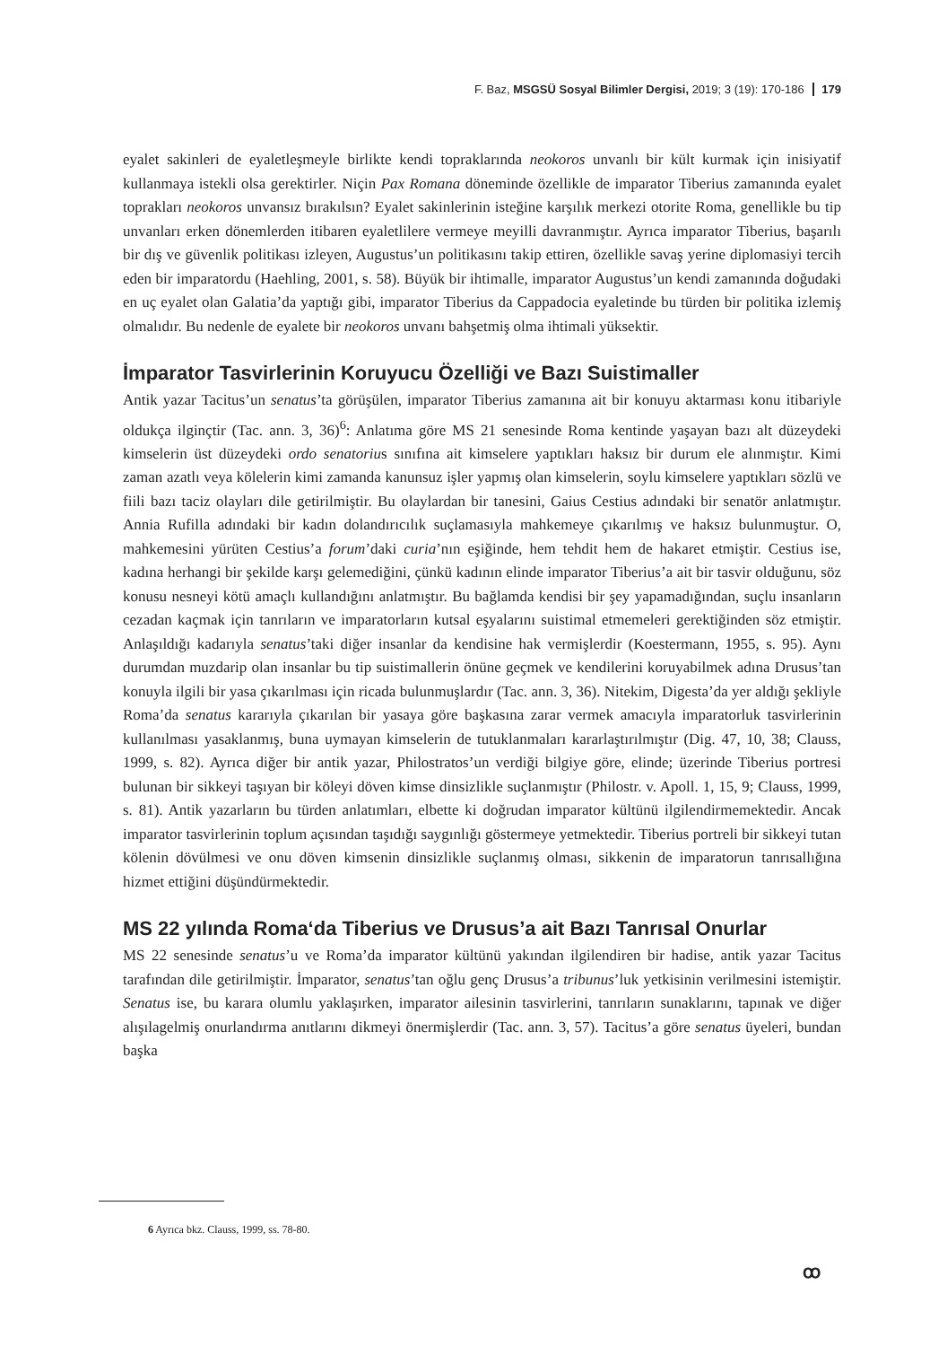F. Baz, MSGSÜ Sosyal Bilimler Dergisi, 2019; 3 (19): 170-186 179
eyalet sakinleri de eyaletleşmeyle birlikte kendi topraklarında neokoros unvanlı bir kült kurmak için inisiyatif kullanmaya istekli olsa gerektirler. Niçin Pax Romana döneminde özellikle de imparator Tiberius zamanında eyalet toprakları neokoros unvansız bırakılsın? Eyalet sakinlerinin isteğine karşılık merkezi otorite Roma, genellikle bu tip unvanları erken dönemlerden itibaren eyaletlilere vermeye meyilli davranmıştır. Ayrıca imparator Tiberius, başarılı bir dış ve güvenlik politikası izleyen, Augustus’un politikasını takip ettiren, özellikle savaş yerine diplomasiyi tercih eden bir imparatordu (Haehling, 2001, s. 58). Büyük bir ihtimalle, imparator Augustus’un kendi zamanında doğudaki en uç eyalet olan Galatia’da yaptığı gibi, imparator Tiberius da Cappadocia eyaletinde bu türden bir politika izlemiş olmalıdır. Bu nedenle de eyalete bir neokoros unvanı bahşetmiş olma ihtimali yüksektir.
İmparator Tasvirlerinin Koruyucu Özelliği ve Bazı Suistimaller
Antik yazar Tacitus’un senatus’ta görüşülen, imparator Tiberius zamanına ait bir konuyu aktarması konu itibariyle oldukça ilginçtir (Tac. ann. 3, 36)<sup>6</sup>: Anlatıma göre MS 21 senesinde Roma kentinde yaşayan bazı alt düzeydeki kimselerin üst düzeydeki ordo senatorius sınıfına ait kimselere yaptıkları haksız bir durum ele alınmıştır. Kimi zaman azatlı veya kölelerin kimi zamanda kanunsuz işler yapmış olan kimselerin, soylu kimselere yaptıkları sözlü ve fiili bazı taciz olayları dile getirilmiştir. Bu olaylardan bir tanesini, Gaius Cestius adındaki bir senatör anlatmıştır. Annia Rufilla adındaki bir kadın dolandırıcılık suçlamasıyla mahkemeye çıkarılmış ve haksız bulunmuştur. O, mahkemesini yürüten Cestius’a forum’daki curia’nın eşiğinde, hem tehdit hem de hakaret etmiştir. Cestius ise, kadına herhangi bir şekilde karşı gelemediğini, çünkü kadının elinde imparator Tiberius’a ait bir tasvir olduğunu, söz konusu nesneyi kötü amaçlı kullandığını anlatmıştır. Bu bağlamda kendisi bir şey yapamadığından, suçlu insanların cezadan kaçmak için tanrıların ve imparatorların kutsal eşyalarını suistimal etmemeleri gerektiğinden söz etmiştir. Anlaşıldığı kadarıyla senatus’taki diğer insanlar da kendisine hak vermişlerdir (Koestermann, 1955, s. 95). Aynı durumdan muzdarip olan insanlar bu tip suistimallerin önüne geçmek ve kendilerini koruyabilmek adına Drusus’tan konuyla ilgili bir yasa çıkarılması için ricada bulunmuşlardır (Tac. ann. 3, 36). Nitekim, Digesta’da yer aldığı şekliyle Roma’da senatus kararıyla çıkarılan bir yasaya göre başkasına zarar vermek amacıyla imparatorluk tasvirlerinin kullanılması yasaklanmış, buna uymayan kimselerin de tutuklanmaları kararlaştırılmıştır (Dig. 47, 10, 38; Clauss, 1999, s. 82). Ayrıca diğer bir antik yazar, Philostratos’un verdiği bilgiye göre, elinde; üzerinde Tiberius portresi bulunan bir sikkeyi taşıyan bir köleyi döven kimse dinsizlikle suçlanmıştır (Philostr. v. Apoll. 1, 15, 9; Clauss, 1999, s. 81). Antik yazarların bu türden anlatımları, elbette ki doğrudan imparator kültünü ilgilendirmemektedir. Ancak imparator tasvirlerinin toplum açısından taşıdığı saygınlığı göstermeye yetmektedir. Tiberius portreli bir sikkeyi tutan kölenin dövülmesi ve onu döven kimsenin dinsizlikle suçlanmış olması, sikkenin de imparatorun tanrısallığına hizmet ettiğini düşündürmektedir.
MS 22 yılında Roma‘da Tiberius ve Drusus’a ait Bazı Tanrısal Onurlar
MS 22 senesinde senatus’u ve Roma’da imparator kültünü yakından ilgilendiren bir hadise, antik yazar Tacitus tarafından dile getirilmiştir. İmparator, senatus’tan oğlu genç Drusus’a tribunus’luk yetkisinin verilmesini istemiştir. Senatus ise, bu karara olumlu yaklaşırken, imparator ailesinin tasvirlerini, tanrıların sunaklarını, tapınak ve diğer alışılagelmiş onurlandırma anıtlarını dikmeyi önermişlerdir (Tac. ann. 3, 57). Tacitus’a göre senatus üyeleri, bundan başka
6 Ayrıca bkz. Clauss, 1999, ss. 78-80.
ꝏ